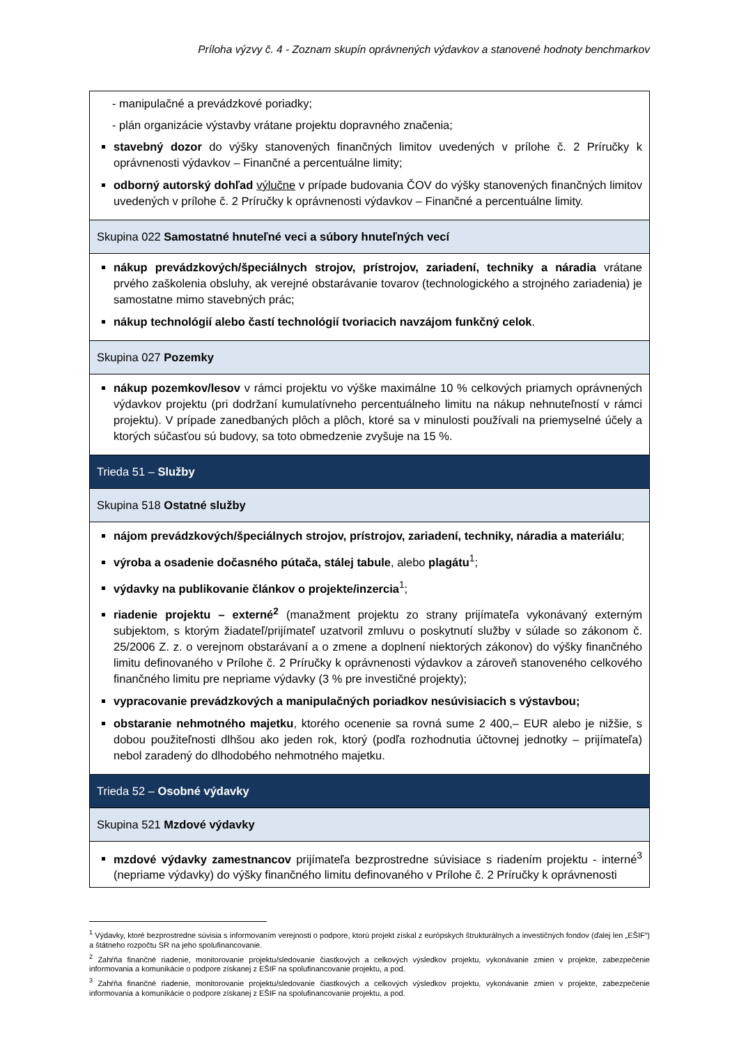Príloha výzvy č. 4 - Zoznam skupín oprávnených výdavkov a stanovené hodnoty benchmarkov
| - manipulačné a prevádzkové poriadky; - plán organizácie výstavby vrátane projektu dopravného značenia; stavebný dozor do výšky stanovených finančných limitov uvedených v prílohe č. 2 Príručky k oprávnenosti výdavkov – Finančné a percentuálne limity; odborný autorský dohľad výlučne v prípade budovania ČOV do výšky stanovených finančných limitov uvedených v prílohe č. 2 Príručky k oprávnenosti výdavkov – Finančné a percentuálne limity. |
| Skupina 022 Samostatné hnuteľné veci a súbory hnuteľných vecí |
| nákup prevádzkových/špeciálnych strojov, prístrojov, zariadení, techniky a náradia vrátane prvého zaškolenia obsluhy, ak verejné obstarávanie tovarov (technologického a strojného zariadenia) je samostatne mimo stavebných prác; nákup technológií alebo častí technológií tvoriacich navzájom funkčný celok . |
| Skupina 027 Pozemky |
| nákup pozemkov/lesov v rámci projektu vo výške maximálne 10 % celkových priamych oprávnených výdavkov projektu (pri dodržaní kumulatívneho percentuálneho limitu na nákup nehnuteľností v rámci projektu). V prípade zanedbaných plôch a plôch, ktoré sa v minulosti používali na priemyselné účely a ktorých súčasťou sú budovy, sa toto obmedzenie zvyšuje na 15 %. |
| Trieda 51 – Služby |
| Skupina 518 Ostatné služby |
| nájom prevádzkových/špeciálnych strojov, prístrojov, zariadení, techniky, náradia a materiálu ; výroba a osadenie dočasného pútača, stálej tabule , alebo plagátu<sup>1</sup>; výdavky na publikovanie článkov o projekte/inzercia<sup>1</sup>; riadenie projektu – externé<sup>2</sup> (manažment projektu zo strany prijímateľa vykonávaný externým subjektom, s ktorým žiadateľ/prijímateľ uzatvoril zmluvu o poskytnutí služby v súlade so zákonom č. 25/2006 Z. z. o verejnom obstarávaní a o zmene a doplnení niektorých zákonov) do výšky finančného limitu definovaného v Prílohe č. 2 Príručky k oprávnenosti výdavkov a zároveň stanoveného celkového finančného limitu pre nepriame výdavky (3 % pre investičné projekty); vypracovanie prevádzkových a manipulačných poriadkov nesúvisiacich s výstavbou; obstaranie nehmotného majetku , ktorého ocenenie sa rovná sume 2 400,– EUR alebo je nižšie, s dobou použiteľnosti dlhšou ako jeden rok, ktorý (podľa rozhodnutia účtovnej jednotky – prijímateľa) nebol zaradený do dlhodobého nehmotného majetku. |
| Trieda 52 – Osobné výdavky |
| Skupina 521 Mzdové výdavky |
| mzdové výdavky zamestnancov prijímateľa bezprostredne súvisiace s riadením projektu - interné<sup>3</sup> (nepriame výdavky) do výšky finančného limitu definovaného v Prílohe č. 2 Príručky k oprávnenosti |
<sup>1</sup> Výdavky, ktoré bezprostredne súvisia s informovaním verejnosti o podpore, ktorú projekt získal z európskych štrukturálnych a investičných fondov (ďalej len „EŠIF“) a štátneho rozpočtu SR na jeho spolufinancovanie.
<sup>2</sup> Zahŕňa finančné riadenie, monitorovanie projektu/sledovanie čiastkových a celkových výsledkov projektu, vykonávanie zmien v projekte, zabezpečenie informovania a komunikácie o podpore získanej z EŠIF na spolufinancovanie projektu, a pod.
<sup>3</sup> Zahŕňa finančné riadenie, monitorovanie projektu/sledovanie čiastkových a celkových výsledkov projektu, vykonávanie zmien v projekte, zabezpečenie informovania a komunikácie o podpore získanej z EŠIF na spolufinancovanie projektu, a pod.